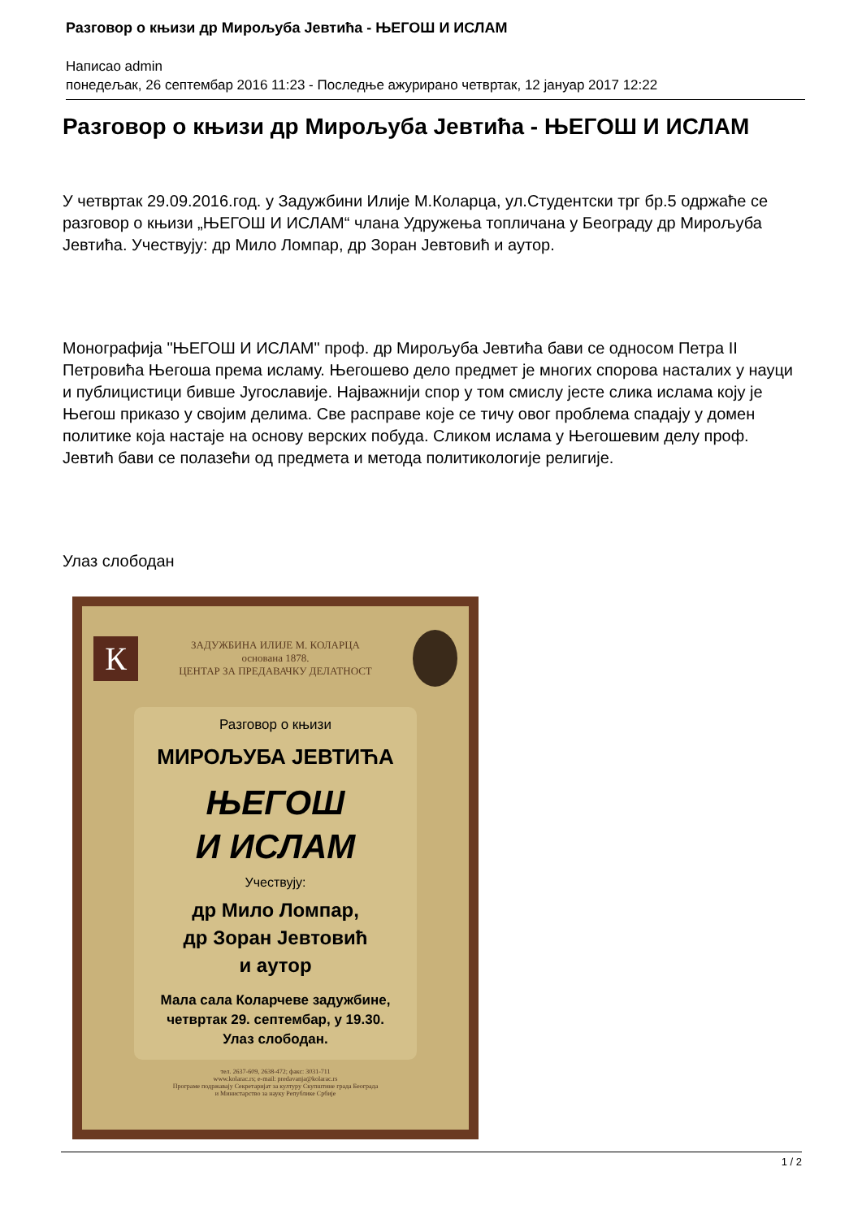Разговор о књизи др Мирољуба Јевтића - ЊЕГОШ И ИСЛАМ
Написао admin
понедељак, 26 септембар 2016 11:23 - Последње ажурирано четвртак, 12 јануар 2017 12:22
Разговор о књизи др Мирољуба Јевтића - ЊЕГОШ И ИСЛАМ
У четвртак 29.09.2016.год. у Задужбини Илије М.Коларца, ул.Студентски трг бр.5 одржаће се разговор о књизи „ЊЕГОШ И ИСЛАМ“ члана Удружења топличана у Београду др Мирољуба Јевтића. Учествују: др Мило Ломпар, др Зоран Јевтовић и аутор.
Монографија "ЊЕГОШ И ИСЛАМ" проф. др Мирољуба Јевтића бави се односом Петра II Петровића Његоша према исламу. Његошево дело предмет је многих спорова насталих у науци и публицистици бивше Југославије. Најважнији спор у том смислу јесте слика ислама коју је Његош приказо у својим делима. Све расправе које се тичу овог проблема спадају у домен политике која настаје на основу верских побуда. Сликом ислама у Његошевим делу проф. Јевтић бави се полазећи од предмета и метода политикологије религије.
Улаз слободан
К
ЗАДУЖБИНА ИЛИЈЕ М. КОЛАРЦА
основана 1878.
ЦЕНТАР ЗА ПРЕДАВАЧКУ ДЕЛАТНОСТ
Разговор о књизи
МИРОЉУБА ЈЕВТИЋА
ЊЕГОШ
И ИСЛАМ
Учествују:
др Мило Ломпар,
др Зоран Јевтовић
и аутор
Мала сала Коларчеве задужбине,
четвртак 29. септембар, у 19.30.
Улаз слободан.
тел. 2637-609, 2638-472; факс: 3031-711
www.kolarac.rs; e-mail: predavanja@kolarac.rs
Програме подржавају Секретаријат за културу Скупштине града Београда
и Министарство за науку Републике Србије
1 / 2